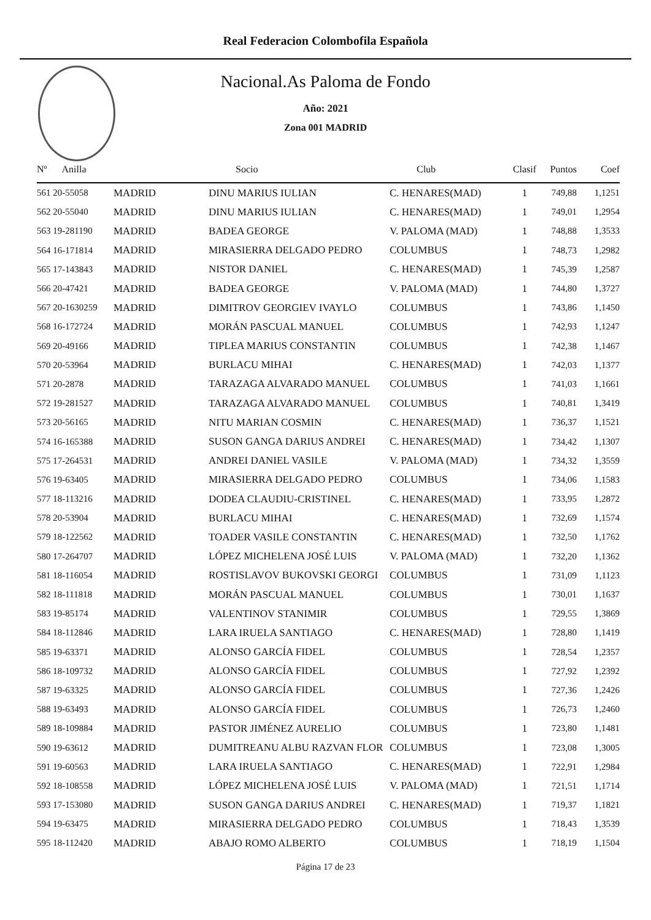Real Federacion Colombofila Española
Nacional.As Paloma de Fondo
Año: 2021
Zona 001 MADRID
| Nº Anilla | | Socio | Club | Clasif | Puntos | Coef |
| --- | --- | --- | --- | --- | --- | --- |
| 561 20-55058 | MADRID | DINU MARIUS IULIAN | C. HENARES(MAD) | 1 | 749,88 | 1,1251 |
| 562 20-55040 | MADRID | DINU MARIUS IULIAN | C. HENARES(MAD) | 1 | 749,01 | 1,2954 |
| 563 19-281190 | MADRID | BADEA GEORGE | V. PALOMA (MAD) | 1 | 748,88 | 1,3533 |
| 564 16-171814 | MADRID | MIRASIERRA DELGADO PEDRO | COLUMBUS | 1 | 748,73 | 1,2982 |
| 565 17-143843 | MADRID | NISTOR DANIEL | C. HENARES(MAD) | 1 | 745,39 | 1,2587 |
| 566 20-47421 | MADRID | BADEA GEORGE | V. PALOMA (MAD) | 1 | 744,80 | 1,3727 |
| 567 20-1630259 | MADRID | DIMITROV GEORGIEV IVAYLO | COLUMBUS | 1 | 743,86 | 1,1450 |
| 568 16-172724 | MADRID | MORÁN PASCUAL MANUEL | COLUMBUS | 1 | 742,93 | 1,1247 |
| 569 20-49166 | MADRID | TIPLEA MARIUS CONSTANTIN | COLUMBUS | 1 | 742,38 | 1,1467 |
| 570 20-53964 | MADRID | BURLACU MIHAI | C. HENARES(MAD) | 1 | 742,03 | 1,1377 |
| 571 20-2878 | MADRID | TARAZAGA ALVARADO MANUEL | COLUMBUS | 1 | 741,03 | 1,1661 |
| 572 19-281527 | MADRID | TARAZAGA ALVARADO MANUEL | COLUMBUS | 1 | 740,81 | 1,3419 |
| 573 20-56165 | MADRID | NITU MARIAN COSMIN | C. HENARES(MAD) | 1 | 736,37 | 1,1521 |
| 574 16-165388 | MADRID | SUSON GANGA DARIUS ANDREI | C. HENARES(MAD) | 1 | 734,42 | 1,1307 |
| 575 17-264531 | MADRID | ANDREI DANIEL VASILE | V. PALOMA (MAD) | 1 | 734,32 | 1,3559 |
| 576 19-63405 | MADRID | MIRASIERRA DELGADO PEDRO | COLUMBUS | 1 | 734,06 | 1,1583 |
| 577 18-113216 | MADRID | DODEA CLAUDIU-CRISTINEL | C. HENARES(MAD) | 1 | 733,95 | 1,2872 |
| 578 20-53904 | MADRID | BURLACU MIHAI | C. HENARES(MAD) | 1 | 732,69 | 1,1574 |
| 579 18-122562 | MADRID | TOADER VASILE CONSTANTIN | C. HENARES(MAD) | 1 | 732,50 | 1,1762 |
| 580 17-264707 | MADRID | LÓPEZ MICHELENA JOSÉ LUIS | V. PALOMA (MAD) | 1 | 732,20 | 1,1362 |
| 581 18-116054 | MADRID | ROSTISLAVOV BUKOVSKI GEORGI | COLUMBUS | 1 | 731,09 | 1,1123 |
| 582 18-111818 | MADRID | MORÁN PASCUAL MANUEL | COLUMBUS | 1 | 730,01 | 1,1637 |
| 583 19-85174 | MADRID | VALENTINOV STANIMIR | COLUMBUS | 1 | 729,55 | 1,3869 |
| 584 18-112846 | MADRID | LARA IRUELA SANTIAGO | C. HENARES(MAD) | 1 | 728,80 | 1,1419 |
| 585 19-63371 | MADRID | ALONSO GARCÍA FIDEL | COLUMBUS | 1 | 728,54 | 1,2357 |
| 586 18-109732 | MADRID | ALONSO GARCÍA FIDEL | COLUMBUS | 1 | 727,92 | 1,2392 |
| 587 19-63325 | MADRID | ALONSO GARCÍA FIDEL | COLUMBUS | 1 | 727,36 | 1,2426 |
| 588 19-63493 | MADRID | ALONSO GARCÍA FIDEL | COLUMBUS | 1 | 726,73 | 1,2460 |
| 589 18-109884 | MADRID | PASTOR JIMÉNEZ AURELIO | COLUMBUS | 1 | 723,80 | 1,1481 |
| 590 19-63612 | MADRID | DUMITREANU ALBU RAZVAN FLOR | COLUMBUS | 1 | 723,08 | 1,3005 |
| 591 19-60563 | MADRID | LARA IRUELA SANTIAGO | C. HENARES(MAD) | 1 | 722,91 | 1,2984 |
| 592 18-108558 | MADRID | LÓPEZ MICHELENA JOSÉ LUIS | V. PALOMA (MAD) | 1 | 721,51 | 1,1714 |
| 593 17-153080 | MADRID | SUSON GANGA DARIUS ANDREI | C. HENARES(MAD) | 1 | 719,37 | 1,1821 |
| 594 19-63475 | MADRID | MIRASIERRA DELGADO PEDRO | COLUMBUS | 1 | 718,43 | 1,3539 |
| 595 18-112420 | MADRID | ABAJO ROMO ALBERTO | COLUMBUS | 1 | 718,19 | 1,1504 |
Página 17 de 23